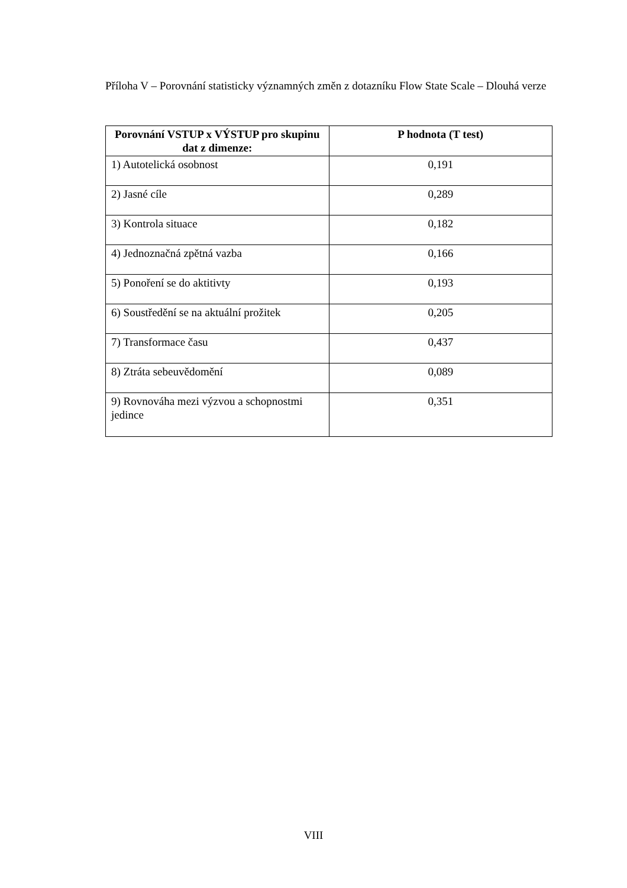Příloha V – Porovnání statisticky významných změn z dotazníku Flow State Scale – Dlouhá verze
| Porovnání VSTUP x VÝSTUP pro skupinu dat z dimenze: | P hodnota (T test) |
| --- | --- |
| 1) Autotelická osobnost | 0,191 |
| 2) Jasné cíle | 0,289 |
| 3) Kontrola situace | 0,182 |
| 4) Jednoznačná zpětná vazba | 0,166 |
| 5) Ponoření se do aktitivty | 0,193 |
| 6) Soustředění se na aktuální prožitek | 0,205 |
| 7) Transformace času | 0,437 |
| 8) Ztráta sebeuvědomění | 0,089 |
| 9) Rovnováha mezi výzvou a schopnostmi jedince | 0,351 |
VIII